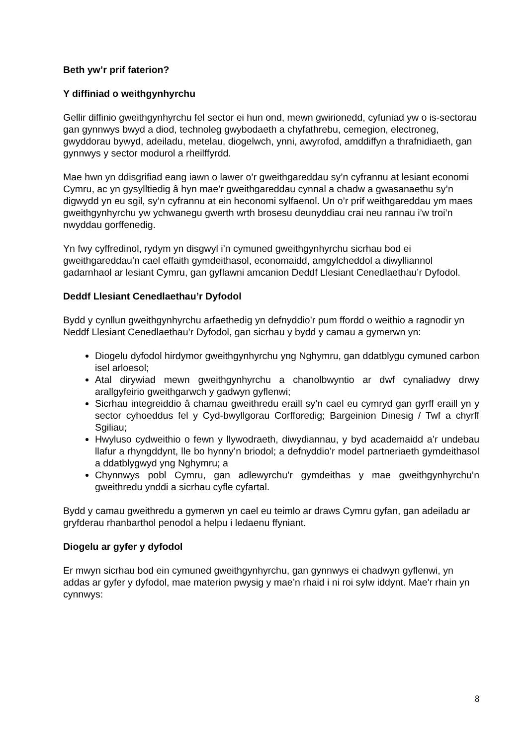Beth yw’r prif faterion?
Y diffiniad o weithgynhyrchu
Gellir diffinio gweithgynhyrchu fel sector ei hun ond, mewn gwirionedd, cyfuniad yw o is-sectorau gan gynnwys bwyd a diod, technoleg gwybodaeth a chyfathrebu, cemegion, electroneg, gwyddorau bywyd, adeiladu, metelau, diogelwch, ynni, awyrofod, amddiffyn a thrafnidiaeth, gan gynnwys y sector modurol a rheilffyrdd.
Mae hwn yn ddisgrifiad eang iawn o lawer o’r gweithgareddau sy’n cyfrannu at lesiant economi Cymru, ac yn gysylltiedig â hyn mae’r gweithgareddau cynnal a chadw a gwasanaethu sy’n digwydd yn eu sgil, sy’n cyfrannu at ein heconomi sylfaenol. Un o’r prif weithgareddau ym maes gweithgynhyrchu yw ychwanegu gwerth wrth brosesu deunyddiau crai neu rannau i’w troi’n nwyddau gorffenedig.
Yn fwy cyffredinol, rydym yn disgwyl i’n cymuned gweithgynhyrchu sicrhau bod ei gweithgareddau’n cael effaith gymdeithasol, economaidd, amgylcheddol a diwylliannol gadarnhaol ar lesiant Cymru, gan gyflawni amcanion Deddf Llesiant Cenedlaethau’r Dyfodol.
Deddf Llesiant Cenedlaethau’r Dyfodol
Bydd y cynllun gweithgynhyrchu arfaethedig yn defnyddio’r pum ffordd o weithio a ragnodir yn Neddf Llesiant Cenedlaethau’r Dyfodol, gan sicrhau y bydd y camau a gymerwn yn:
Diogelu dyfodol hirdymor gweithgynhyrchu yng Nghymru, gan ddatblygu cymuned carbon isel arloesol;
Atal dirywiad mewn gweithgynhyrchu a chanolbwyntio ar dwf cynaliadwy drwy arallgyfeirio gweithgarwch y gadwyn gyflenwi;
Sicrhau integreiddio â chamau gweithredu eraill sy’n cael eu cymryd gan gyrff eraill yn y sector cyhoeddus fel y Cyd-bwyllgorau Corfforedig; Bargeinion Dinesig / Twf a chyrff Sgiliau;
Hwyluso cydweithio o fewn y llywodraeth, diwydiannau, y byd academaidd a’r undebau llafur a rhyngddynt, lle bo hynny’n briodol; a defnyddio’r model partneriaeth gymdeithasol a ddatblygwyd yng Nghymru; a
Chynnwys pobl Cymru, gan adlewyrchu’r gymdeithas y mae gweithgynhyrchu’n gweithredu ynddi a sicrhau cyfle cyfartal.
Bydd y camau gweithredu a gymerwn yn cael eu teimlo ar draws Cymru gyfan, gan adeiladu ar gryfderau rhanbarthol penodol a helpu i ledaenu ffyniant.
Diogelu ar gyfer y dyfodol
Er mwyn sicrhau bod ein cymuned gweithgynhyrchu, gan gynnwys ei chadwyn gyflenwi, yn addas ar gyfer y dyfodol, mae materion pwysig y mae’n rhaid i ni roi sylw iddynt. Mae'r rhain yn cynnwys:
8